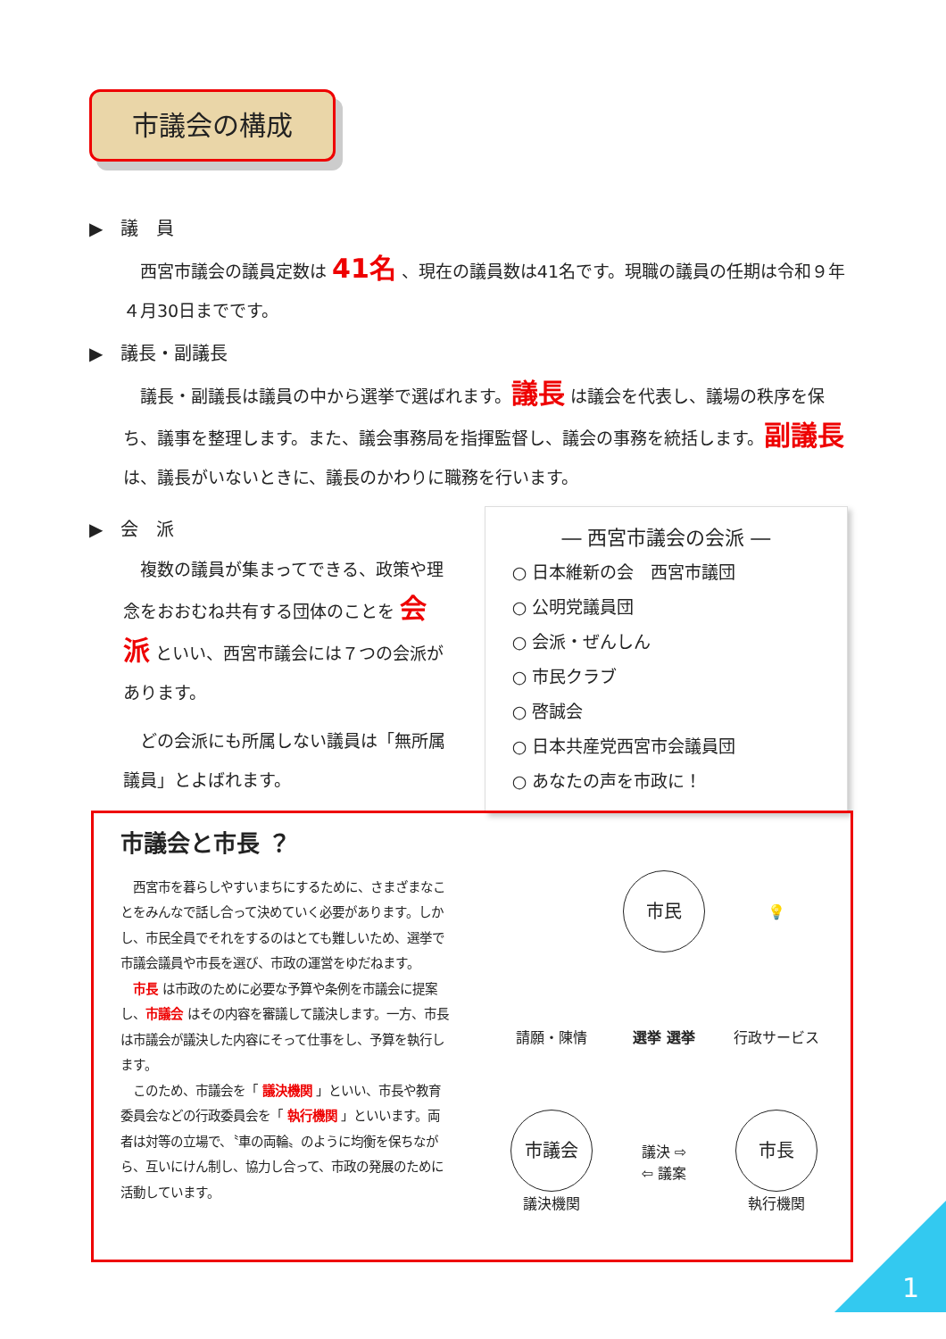市議会の構成
▶　議　員
　西宮市議会の議員定数は 41名 、現在の議員数は41名です。現職の議員の任期は令和９年４月30日までです。
▶　議長・副議長
　議長・副議長は議員の中から選挙で選ばれます。議長 は議会を代表し、議場の秩序を保ち、議事を整理します。また、議会事務局を指揮監督し、議会の事務を統括します。副議長 は、議長がいないときに、議長のかわりに職務を行います。
▶　会　派
　複数の議員が集まってできる、政策や理念をおおむね共有する団体のことを 会派 といい、西宮市議会には７つの会派があります。
　どの会派にも所属しない議員は「無所属議員」とよばれます。
― 西宮市議会の会派 ―
○ 日本維新の会　西宮市議団
○ 公明党議員団
○ 会派・ぜんしん
○ 市民クラブ
○ 啓誠会
○ 日本共産党西宮市会議員団
○ あなたの声を市政に！
市議会と市長 ？
　西宮市を暮らしやすいまちにするために、さまざまなことをみんなで話し合って決めていく必要があります。しかし、市民全員でそれをするのはとても難しいため、選挙で市議会議員や市長を選び、市政の運営をゆだねます。
　市長 は市政のために必要な予算や条例を市議会に提案し、市議会 はその内容を審議して議決します。一方、市長は市議会が議決した内容にそって仕事をし、予算を執行します。
　このため、市議会を「 議決機関 」といい、市長や教育委員会などの行政委員会を「 執行機関 」といいます。両者は対等の立場で、〝車の両輪〟のように均衡を保ちながら、互いにけん制し、協力し合って、市政の発展のために活動しています。
市民
💡
請願・陳情
選挙 選挙
行政サービス
市議会
議決機関
議決 ⇨
⇦ 議案
市長
執行機関
1